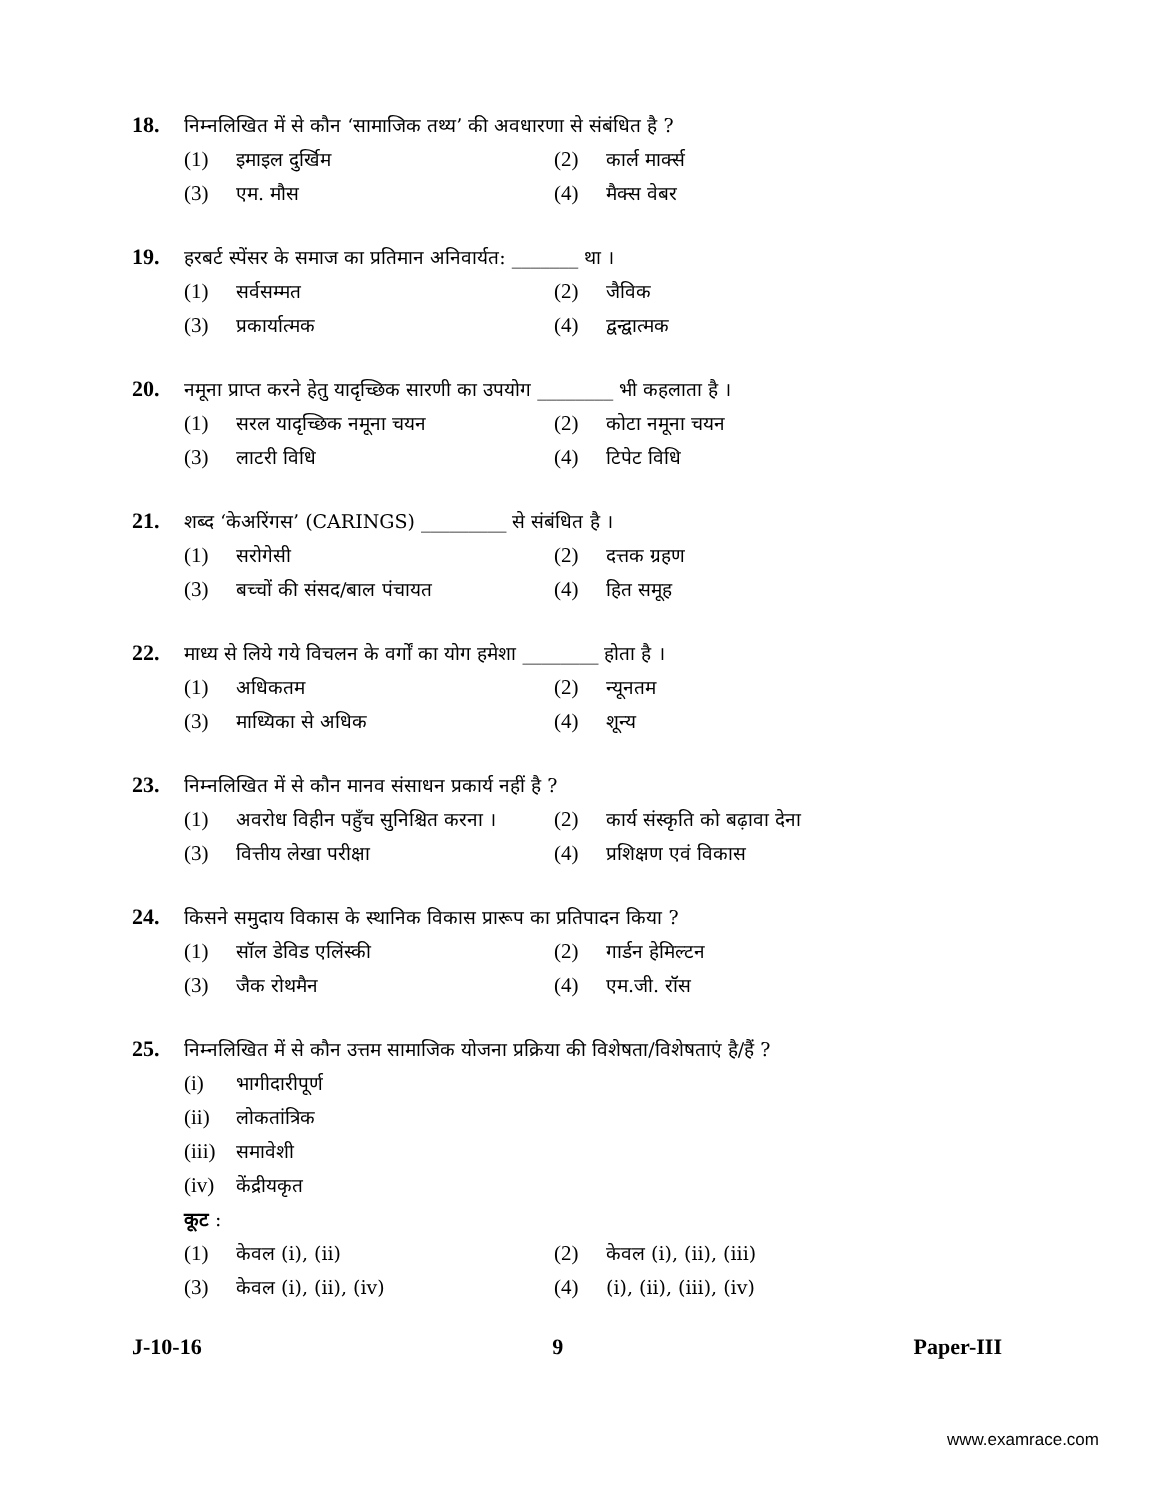18. निम्नलिखित में से कौन ‘सामाजिक तथ्य’ की अवधारणा से संबंधित है ?
(1) इमाइल दुर्खिम (2) कार्ल मार्क्स
(3) एम. मौस (4) मैक्स वेबर
19. हरबर्ट स्पेंसर के समाज का प्रतिमान अनिवार्यत: _______ था ।
(1) सर्वसम्मत (2) जैविक
(3) प्रकार्यात्मक (4) द्वन्द्वात्मक
20. नमूना प्राप्त करने हेतु यादृच्छिक सारणी का उपयोग ________ भी कहलाता है ।
(1) सरल यादृच्छिक नमूना चयन (2) कोटा नमूना चयन
(3) लाटरी विधि (4) टिपेट विधि
21. शब्द ‘केअरिंगस’ (CARINGS) _________ से संबंधित है ।
(1) सरोगेसी (2) दत्तक ग्रहण
(3) बच्चों की संसद/बाल पंचायत (4) हित समूह
22. माध्य से लिये गये विचलन के वर्गों का योग हमेशा ________ होता है ।
(1) अधिकतम (2) न्यूनतम
(3) माध्यिका से अधिक (4) शून्य
23. निम्नलिखित में से कौन मानव संसाधन प्रकार्य नहीं है ?
(1) अवरोध विहीन पहुँच सुनिश्चित करना ।
(2) कार्य संस्कृति को बढ़ावा देना
(3) वित्तीय लेखा परीक्षा (4) प्रशिक्षण एवं विकास
24. किसने समुदाय विकास के स्थानिक विकास प्रारूप का प्रतिपादन किया ?
(1) सॉल डेविड एलिंस्की (2) गार्डन हेमिल्टन
(3) जैक रोथमैन (4) एम.जी. रॉस
25. निम्नलिखित में से कौन उत्तम सामाजिक योजना प्रक्रिया की विशेषता/विशेषताएं है/हैं ?
(i) भागीदारीपूर्ण
(ii) लोकतांत्रिक
(iii) समावेशी
(iv) केंद्रीयकृत
कूट :
(1) केवल (i), (ii) (2) केवल (i), (ii), (iii)
(3) केवल (i), (ii), (iv) (4) (i), (ii), (iii), (iv)
J-10-16 9 Paper-III
www.examrace.com